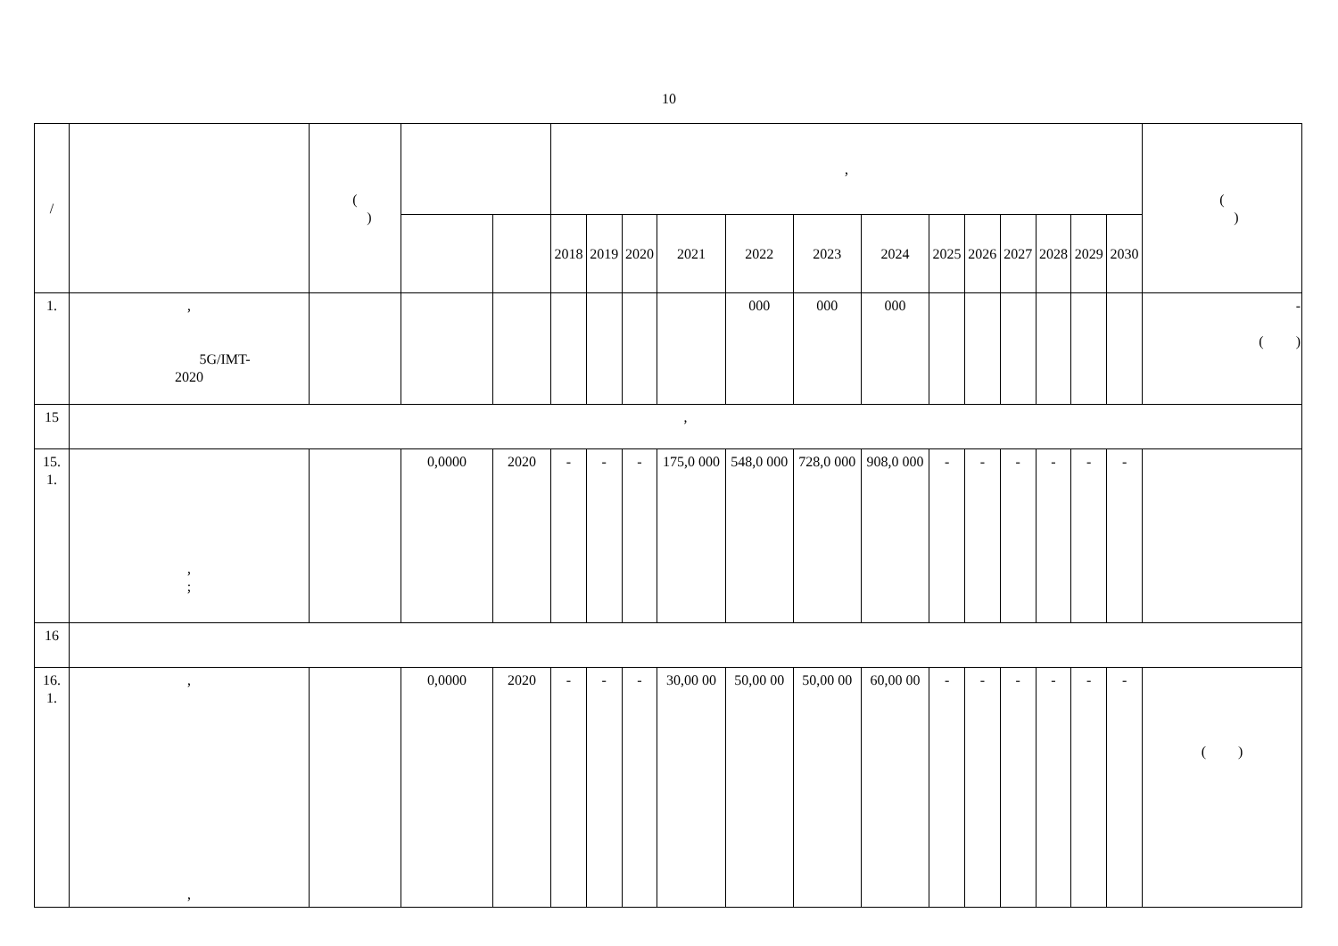10
| / | | ( ) | | | , | | | | | | | | | | | | | ( ) |
| --- | --- | --- | --- | --- | --- | --- | --- | --- | --- | --- | --- | --- | --- | --- | --- | --- | --- | --- |
| | | | | | 2018 | 2019 | 2020 | 2021 | 2022 | 2023 | 2024 | 2025 | 2026 | 2027 | 2028 | 2029 | 2030 | |
| 1. | , 5G/IMT- 2020 | | | | | | | | 000 | 000 | 000 | | | | | | | - ( ) |
| 15 | , | | | | | | | | | | | | | | | | | |
| 15. 1. | , ; | | 0,0000 | 2020 | - | - | - | 175,0 000 | 548,0 000 | 728,0 000 | 908,0 000 | - | - | - | - | - | - | |
| 16 | | | | | | | | | | | | | | | | | | |
| 16. 1. | , , | | 0,0000 | 2020 | - | - | - | 30,00 00 | 50,00 00 | 50,00 00 | 60,00 00 | - | - | - | - | - | - | ( ) |